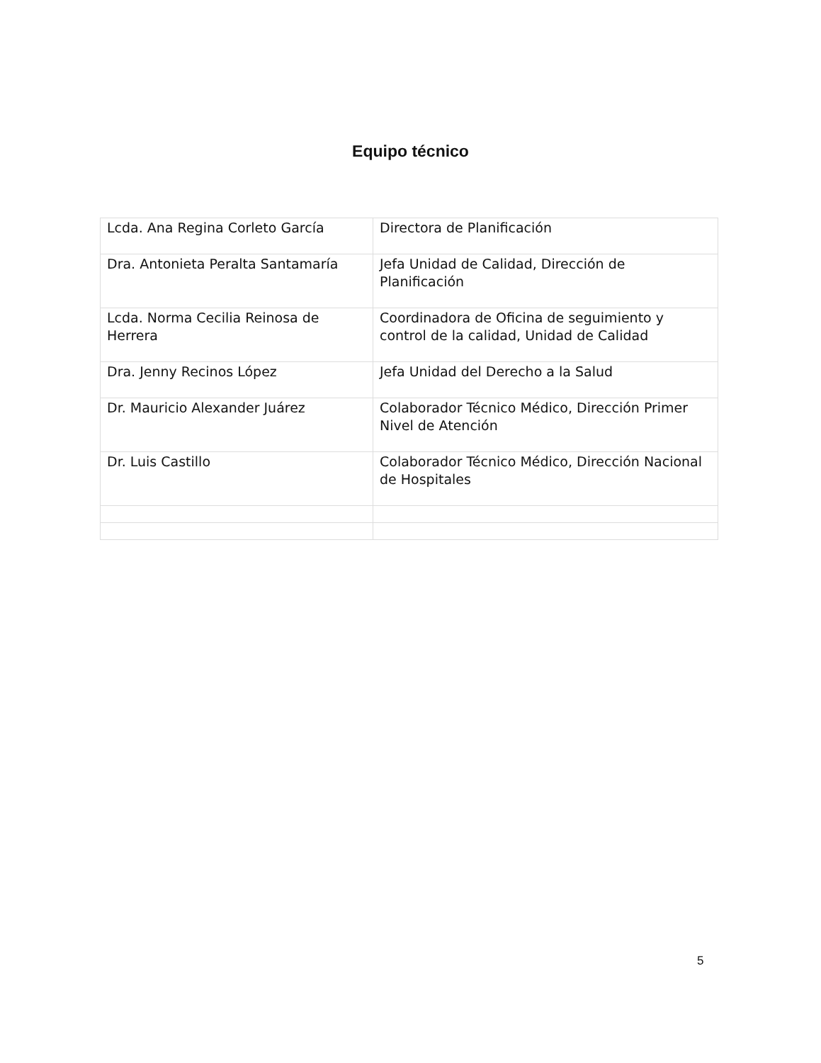Equipo técnico
| Lcda. Ana Regina Corleto García | Directora de Planificación |
| Dra. Antonieta Peralta Santamaría | Jefa Unidad de Calidad, Dirección de Planificación |
| Lcda. Norma Cecilia Reinosa de Herrera | Coordinadora de Oficina de seguimiento y control de la calidad, Unidad de Calidad |
| Dra. Jenny Recinos López | Jefa Unidad del Derecho a la Salud |
| Dr. Mauricio Alexander Juárez | Colaborador Técnico Médico, Dirección Primer Nivel de Atención |
| Dr. Luis Castillo | Colaborador Técnico Médico, Dirección Nacional de Hospitales |
5